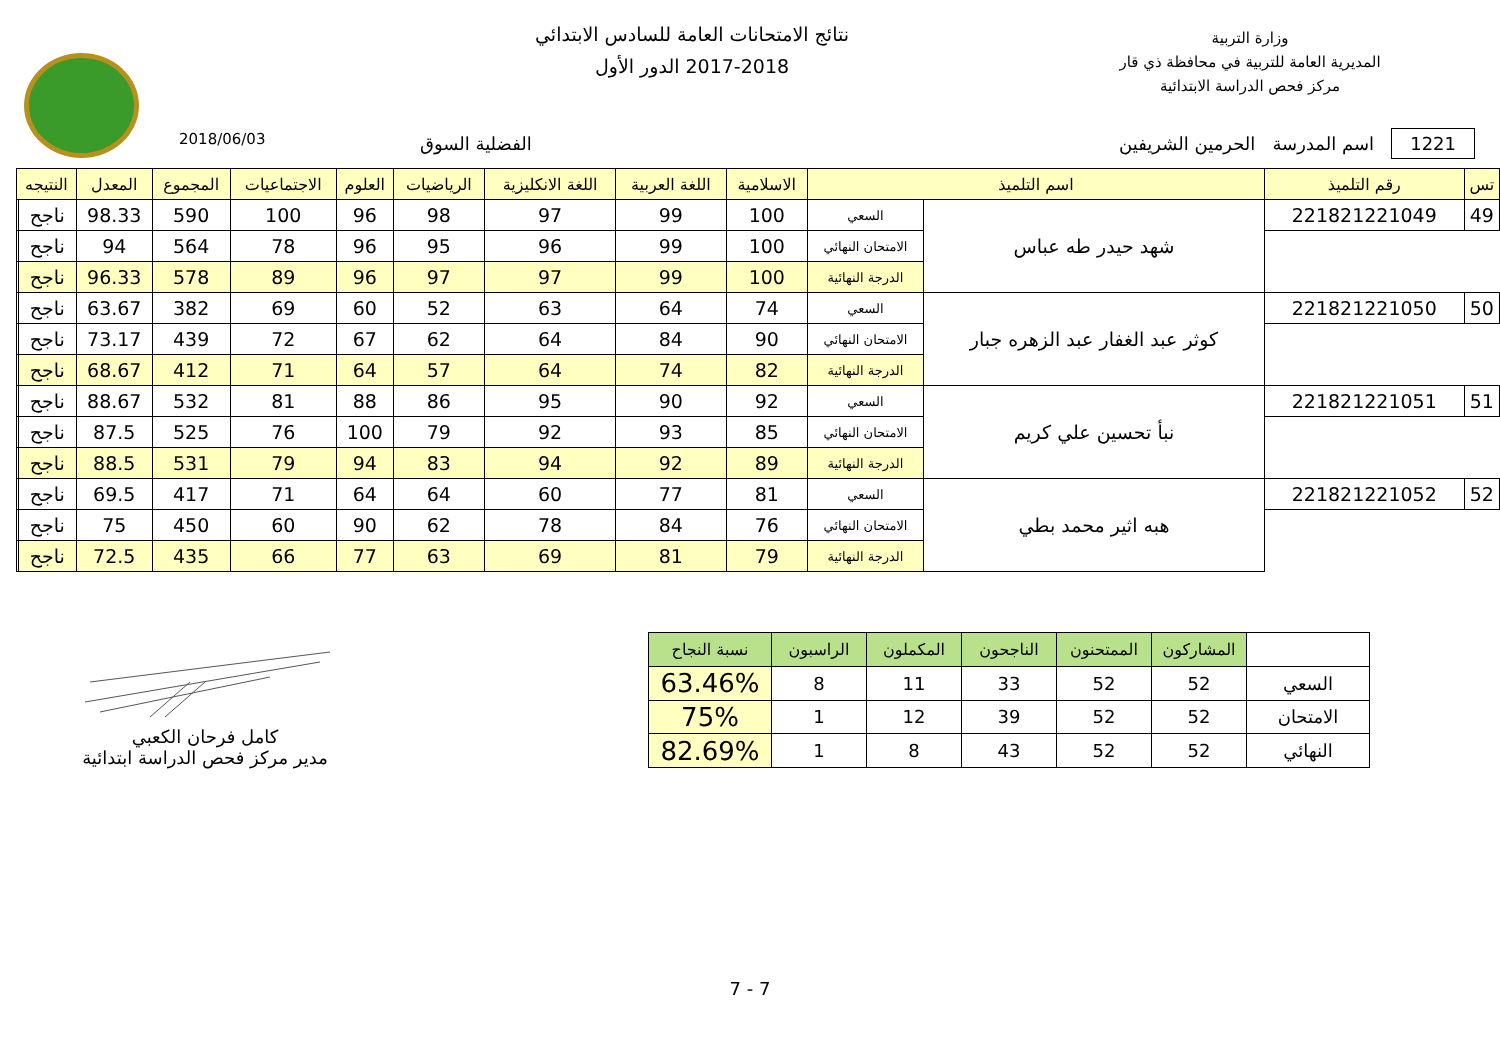وزارة التربية
المديرية العامة للتربية في محافظة ذي قار
مركز فحص الدراسة الابتدائية
نتائج الامتحانات العامة للسادس الابتدائي
2017-2018 الدور الأول
2018/06/03
1221 اسم المدرسة الحرمين الشريفين
الفضلية السوق
| تس | رقم التلميذ | اسم التلميذ | | الاسلامية | اللغة العربية | اللغة الانكليزية | الرياضيات | العلوم | الاجتماعيات | المجموع | المعدل | النتيجه | |
| --- | --- | --- | --- | --- | --- | --- | --- | --- | --- | --- | --- | --- | --- |
| 49 | 221821221049 | شهد حيدر طه عباس | السعي | 100 | 99 | 97 | 98 | 96 | 100 | 590 | 98.33 | ناجح | |
| | | | الامتحان النهائي | 100 | 99 | 96 | 95 | 96 | 78 | 564 | 94 | ناجح | |
| | | | الدرجة النهائية | 100 | 99 | 97 | 97 | 96 | 89 | 578 | 96.33 | ناجح | |
| 50 | 221821221050 | كوثر عبد الغفار عبد الزهره جبار | السعي | 74 | 64 | 63 | 52 | 60 | 69 | 382 | 63.67 | ناجح | |
| | | | الامتحان النهائي | 90 | 84 | 64 | 62 | 67 | 72 | 439 | 73.17 | ناجح | |
| | | | الدرجة النهائية | 82 | 74 | 64 | 57 | 64 | 71 | 412 | 68.67 | ناجح | |
| 51 | 221821221051 | نبأ تحسين علي كريم | السعي | 92 | 90 | 95 | 86 | 88 | 81 | 532 | 88.67 | ناجح | |
| | | | الامتحان النهائي | 85 | 93 | 92 | 79 | 100 | 76 | 525 | 87.5 | ناجح | |
| | | | الدرجة النهائية | 89 | 92 | 94 | 83 | 94 | 79 | 531 | 88.5 | ناجح | |
| 52 | 221821221052 | هبه اثير محمد بطي | السعي | 81 | 77 | 60 | 64 | 64 | 71 | 417 | 69.5 | ناجح | |
| | | | الامتحان النهائي | 76 | 84 | 78 | 62 | 90 | 60 | 450 | 75 | ناجح | |
| | | | الدرجة النهائية | 79 | 81 | 69 | 63 | 77 | 66 | 435 | 72.5 | ناجح | |
| | المشاركون | الممتحنون | الناجحون | المكملون | الراسبون | نسبة النجاح |
| --- | --- | --- | --- | --- | --- | --- |
| السعي | 52 | 52 | 33 | 11 | 8 | 63.46% |
| الامتحان | 52 | 52 | 39 | 12 | 1 | 75% |
| النهائي | 52 | 52 | 43 | 8 | 1 | 82.69% |
كامل فرحان الكعبي
مدير مركز فحص الدراسة ابتدائية
7 - 7